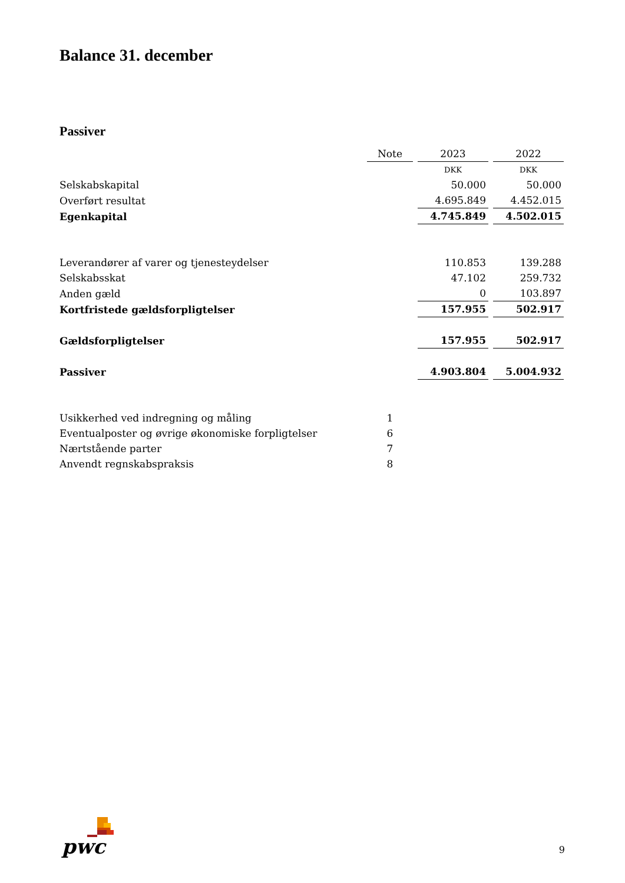Balance 31. december
Passiver
| | Note | | 2023 | | 2022 |
| --- | --- | --- | --- | --- | --- |
| | | | DKK | | DKK |
| Selskabskapital | | | 50.000 | | 50.000 |
| Overført resultat | | | 4.695.849 | | 4.452.015 |
| Egenkapital | | | 4.745.849 | | 4.502.015 |
| Leverandører af varer og tjenesteydelser | | | 110.853 | | 139.288 |
| Selskabsskat | | | 47.102 | | 259.732 |
| Anden gæld | | | 0 | | 103.897 |
| Kortfristede gældsforpligtelser | | | 157.955 | | 502.917 |
| Gældsforpligtelser | | | 157.955 | | 502.917 |
| Passiver | | | 4.903.804 | | 5.004.932 |
| Usikkerhed ved indregning og måling | 1 | | | | |
| Eventualposter og øvrige økonomiske forpligtelser | 6 | | | | |
| Nærtstående parter | 7 | | | | |
| Anvendt regnskabspraksis | 8 | | | | |
pwc
9